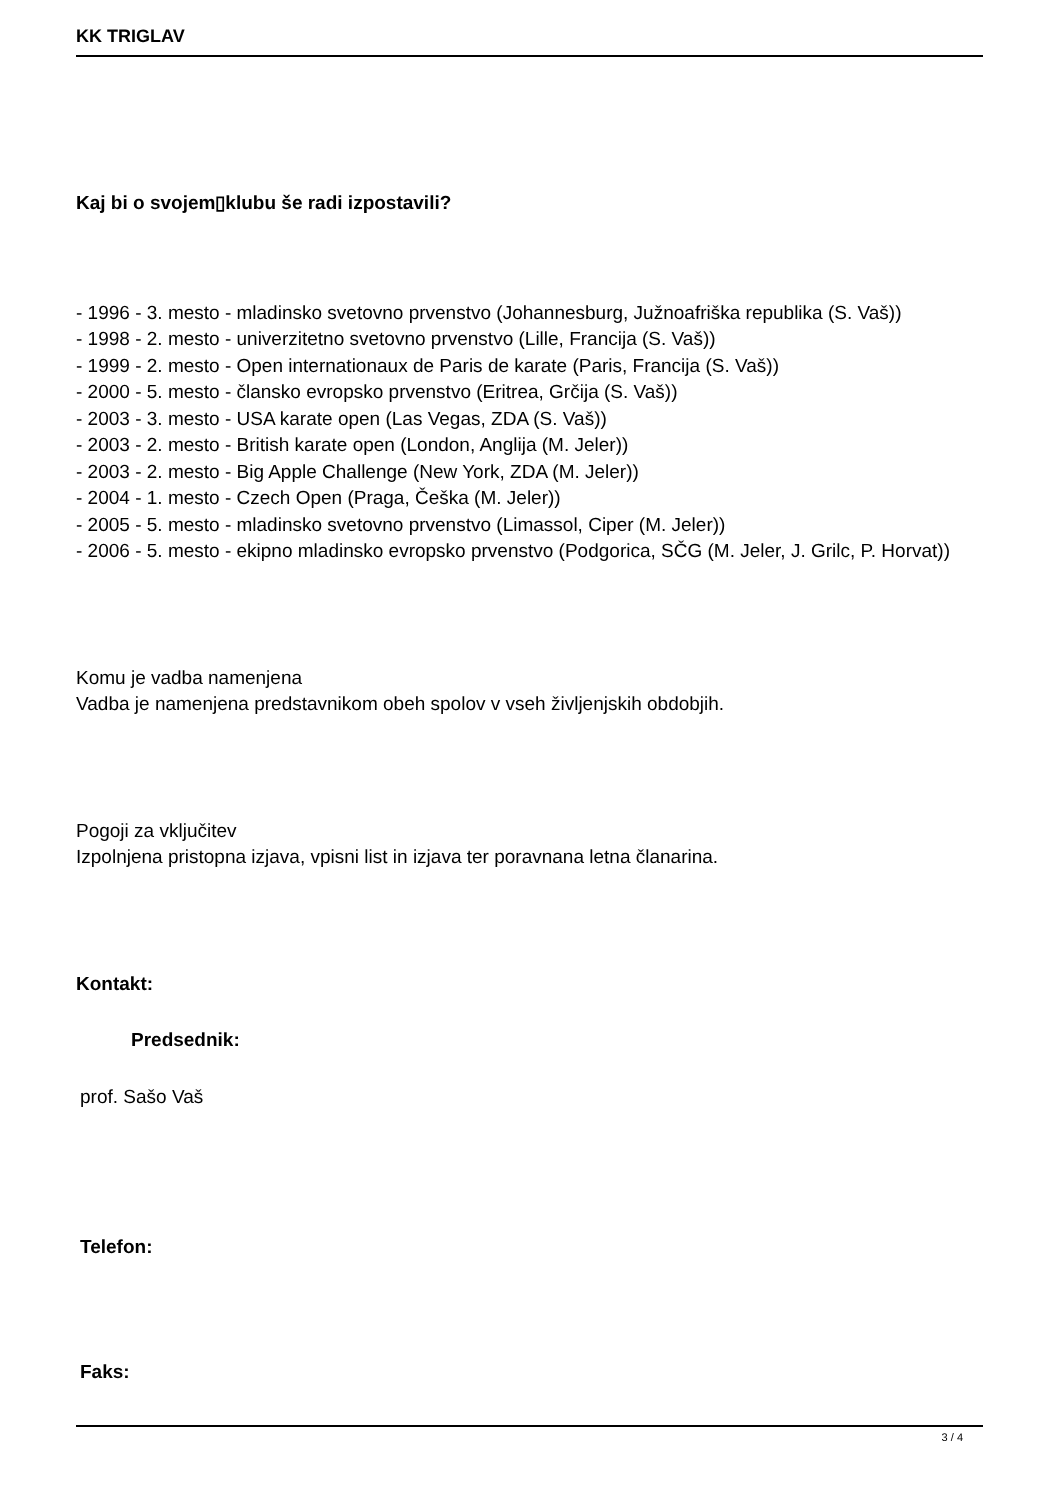KK TRIGLAV
Kaj bi o svojem▯klubu še radi izpostavili?
- 1996 - 3. mesto - mladinsko svetovno prvenstvo (Johannesburg, Južnoafriška republika (S. Vaš))
- 1998 - 2. mesto - univerzitetno svetovno prvenstvo (Lille, Francija (S. Vaš))
- 1999 - 2. mesto - Open internationaux de Paris de karate (Paris, Francija (S. Vaš))
- 2000 - 5. mesto - člansko evropsko prvenstvo (Eritrea, Grčija (S. Vaš))
- 2003 - 3. mesto - USA karate open (Las Vegas, ZDA (S. Vaš))
- 2003 - 2. mesto - British karate open (London, Anglija (M. Jeler))
- 2003 - 2. mesto - Big Apple Challenge (New York, ZDA (M. Jeler))
- 2004 - 1. mesto - Czech Open (Praga, Češka (M. Jeler))
- 2005 - 5. mesto - mladinsko svetovno prvenstvo (Limassol, Ciper (M. Jeler))
- 2006 - 5. mesto - ekipno mladinsko evropsko prvenstvo (Podgorica, SČG (M. Jeler, J. Grilc, P. Horvat))
Komu je vadba namenjena
Vadba je namenjena predstavnikom obeh spolov v vseh življenjskih obdobjih.
Pogoji za vključitev
Izpolnjena pristopna izjava, vpisni list in izjava ter poravnana letna članarina.
Kontakt:
Predsednik:
prof. Sašo Vaš
Telefon:
Faks:
3 / 4